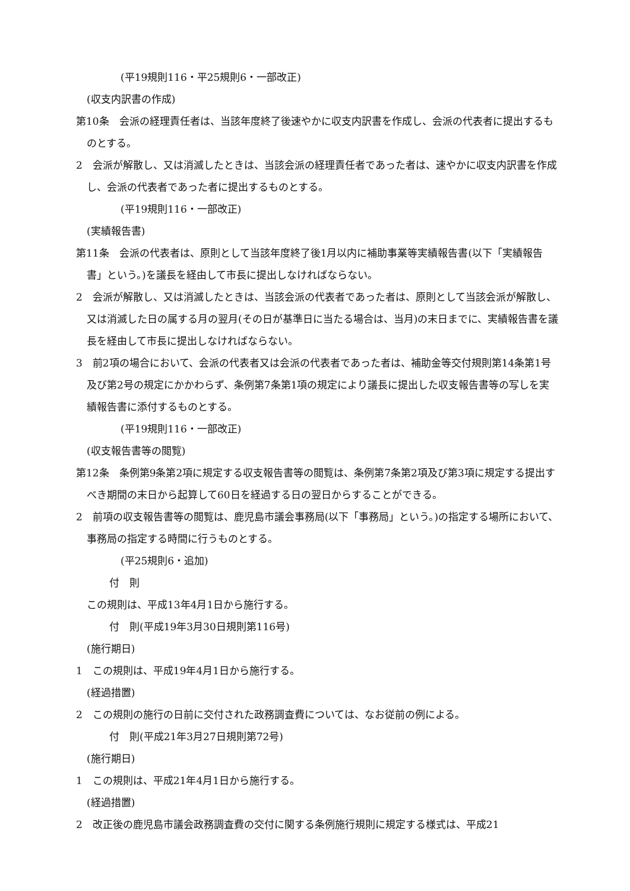(平19規則116・平25規則6・一部改正)
(収支内訳書の作成)
第10条　会派の経理責任者は、当該年度終了後速やかに収支内訳書を作成し、会派の代表者に提出するものとする。
2　会派が解散し、又は消滅したときは、当該会派の経理責任者であった者は、速やかに収支内訳書を作成し、会派の代表者であった者に提出するものとする。
(平19規則116・一部改正)
(実績報告書)
第11条　会派の代表者は、原則として当該年度終了後1月以内に補助事業等実績報告書(以下「実績報告書」という。)を議長を経由して市長に提出しなければならない。
2　会派が解散し、又は消滅したときは、当該会派の代表者であった者は、原則として当該会派が解散し、又は消滅した日の属する月の翌月(その日が基準日に当たる場合は、当月)の末日までに、実績報告書を議長を経由して市長に提出しなければならない。
3　前2項の場合において、会派の代表者又は会派の代表者であった者は、補助金等交付規則第14条第1号及び第2号の規定にかかわらず、条例第7条第1項の規定により議長に提出した収支報告書等の写しを実績報告書に添付するものとする。
(平19規則116・一部改正)
(収支報告書等の閲覧)
第12条　条例第9条第2項に規定する収支報告書等の閲覧は、条例第7条第2項及び第3項に規定する提出すべき期間の末日から起算して60日を経過する日の翌日からすることができる。
2　前項の収支報告書等の閲覧は、鹿児島市議会事務局(以下「事務局」という。)の指定する場所において、事務局の指定する時間に行うものとする。
(平25規則6・追加)
付　則
この規則は、平成13年4月1日から施行する。
付　則(平成19年3月30日規則第116号)
(施行期日)
1　この規則は、平成19年4月1日から施行する。
(経過措置)
2　この規則の施行の日前に交付された政務調査費については、なお従前の例による。
付　則(平成21年3月27日規則第72号)
(施行期日)
1　この規則は、平成21年4月1日から施行する。
(経過措置)
2　改正後の鹿児島市議会政務調査費の交付に関する条例施行規則に規定する様式は、平成21